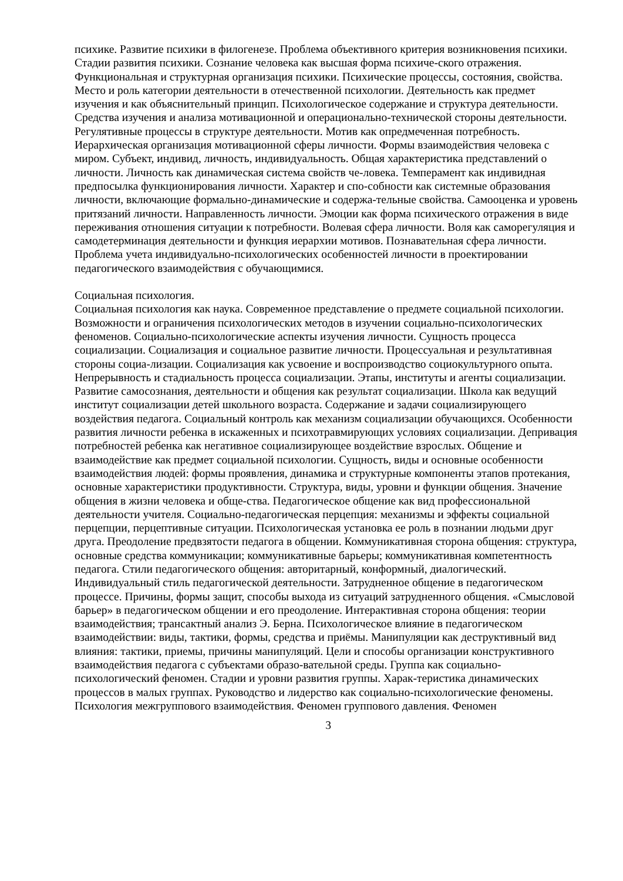психике. Развитие психики в филогенезе. Проблема объективного критерия возникновения психики. Стадии развития психики. Сознание человека как высшая форма психиче-ского отражения. Функциональная и структурная организация психики. Психические процессы, состояния, свойства. Место и роль категории деятельности в отечественной психологии. Деятельность как предмет изучения и как объяснительный принцип. Психологическое содержание и структура деятельности. Средства изучения и анализа мотивационной и операционально-технической стороны деятельности. Регулятивные процессы в структуре деятельности. Мотив как опредмеченная потребность. Иерархическая организация мотивационной сферы личности. Формы взаимодействия человека с миром. Субъект, индивид, личность, индивидуальность. Общая характеристика представлений о личности. Личность как динамическая система свойств че-ловека. Темперамент как индивидная предпосылка функционирования личности. Характер и спо-собности как системные образования личности, включающие формально-динамические и содержа-тельные свойства. Самооценка и уровень притязаний личности. Направленность личности. Эмоции как форма психического отражения в виде переживания отношения ситуации к потребности. Волевая сфера личности. Воля как саморегуляция и самодетерминация деятельности и функция иерархии мотивов. Познавательная сфера личности. Проблема учета индивидуально-психологических особенностей личности в проектировании педагогического взаимодействия с обучающимися.
Социальная психология.
Социальная психология как наука. Современное представление о предмете социальной психологии. Возможности и ограничения психологических методов в изучении социально-психологических феноменов. Социально-психологические аспекты изучения личности. Сущность процесса социализации. Социализация и социальное развитие личности. Процессуальная и результативная стороны социа-лизации. Социализация как усвоение и воспроизводство социокультурного опыта. Непрерывность и стадиальность процесса социализации. Этапы, институты и агенты социализации. Развитие самосознания, деятельности и общения как результат социализации. Школа как ведущий институт социализации детей школьного возраста. Содержание и задачи социализирующего воздействия педагога. Социальный контроль как механизм социализации обучающихся. Особенности развития личности ребенка в искаженных и психотравмирующих условиях социализации. Депривация потребностей ребенка как негативное социализирующее воздействие взрослых. Общение и взаимодействие как предмет социальной психологии. Сущность, виды и основные особенности взаимодействия людей: формы проявления, динамика и структурные компоненты этапов протекания, основные характеристики продуктивности. Структура, виды, уровни и функции общения. Значение общения в жизни человека и обще-ства. Педагогическое общение как вид профессиональной деятельности учителя. Социально-педагогическая перцепция: механизмы и эффекты социальной перцепции, перцептивные ситуации. Психологическая установка ее роль в познании людьми друг друга. Преодоление предвзятости педагога в общении. Коммуникативная сторона общения: структура, основные средства коммуникации; коммуникативные барьеры; коммуникативная компетентность педагога. Стили педагогического общения: авторитарный, конформный, диалогический. Индивидуальный стиль педагогической деятельности. Затрудненное общение в педагогическом процессе. Причины, формы защит, способы выхода из ситуаций затрудненного общения. «Смысловой барьер» в педагогическом общении и его преодоление. Интерактивная сторона общения: теории взаимодействия; трансактный анализ Э. Берна. Психологическое влияние в педагогическом взаимодействии: виды, тактики, формы, средства и приёмы. Манипуляции как деструктивный вид влияния: тактики, приемы, причины манипуляций. Цели и способы организации конструктивного взаимодействия педагога с субъектами образо-вательной среды. Группа как социально-психологический феномен. Стадии и уровни развития группы. Харак-теристика динамических процессов в малых группах. Руководство и лидерство как социально-психологические феномены. Психология межгруппового взаимодействия. Феномен группового давления. Феномен
3